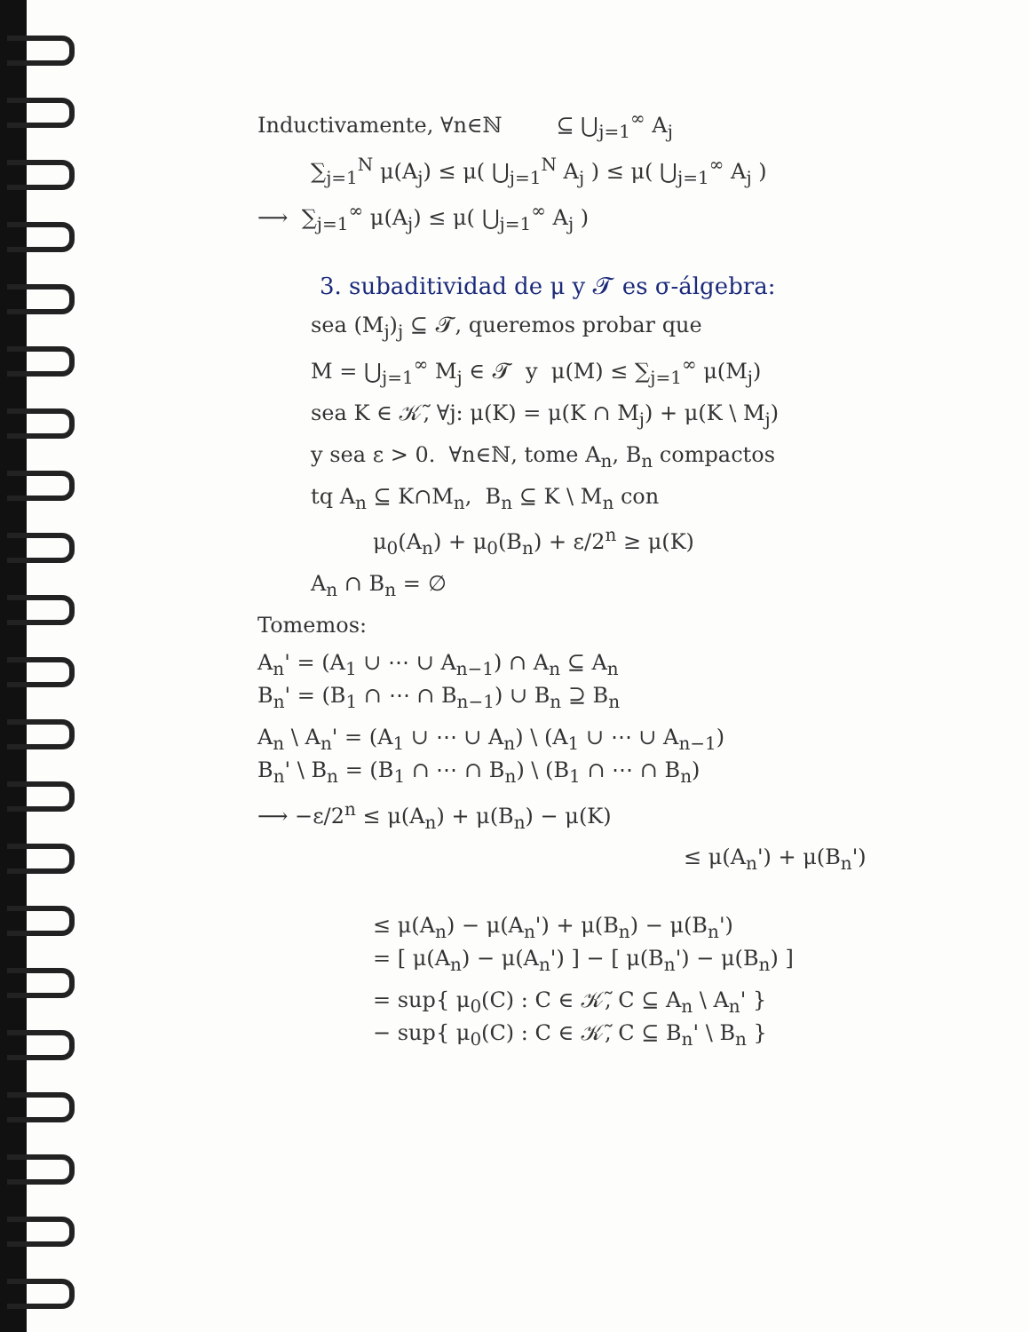Inductivamente, ∀n∈ℕ ⊆ ⋃<sub>j=1</sub><sup>∞</sup> A<sub>j</sub>
∑<sub>j=1</sub><sup>N</sup> μ(A<sub>j</sub>) ≤ μ( ⋃<sub>j=1</sub><sup>N</sup> A<sub>j</sub> ) ≤ μ( ⋃<sub>j=1</sub><sup>∞</sup> A<sub>j</sub> )
⟶ ∑<sub>j=1</sub><sup>∞</sup> μ(A<sub>j</sub>) ≤ μ( ⋃<sub>j=1</sub><sup>∞</sup> A<sub>j</sub> )
3. subaditividad de μ y 𝓣 es σ-álgebra:
sea (M<sub>j</sub>)<sub>j</sub> ⊆ 𝓣, queremos probar que
M = ⋃<sub>j=1</sub><sup>∞</sup> M<sub>j</sub> ∈ 𝓣 y μ(M) ≤ ∑<sub>j=1</sub><sup>∞</sup> μ(M<sub>j</sub>)
sea K ∈ 𝒦̃, ∀j: μ(K) = μ(K ∩ M<sub>j</sub>) + μ(K \ M<sub>j</sub>)
y sea ε > 0. ∀n∈ℕ, tome A<sub>n</sub>, B<sub>n</sub> compactos
tq A<sub>n</sub> ⊆ K∩M<sub>n</sub>, B<sub>n</sub> ⊆ K \ M<sub>n</sub> con
μ<sub>0</sub>(A<sub>n</sub>) + μ<sub>0</sub>(B<sub>n</sub>) + ε/2<sup>n</sup> ≥ μ(K)
A<sub>n</sub> ∩ B<sub>n</sub> = ∅
Tomemos:
A<sub>n</sub>' = (A<sub>1</sub> ∪ ⋯ ∪ A<sub>n−1</sub>) ∩ A<sub>n</sub> ⊆ A<sub>n</sub>
B<sub>n</sub>' = (B<sub>1</sub> ∩ ⋯ ∩ B<sub>n−1</sub>) ∪ B<sub>n</sub> ⊇ B<sub>n</sub>
A<sub>n</sub> \ A<sub>n</sub>' = (A<sub>1</sub> ∪ ⋯ ∪ A<sub>n</sub>) \ (A<sub>1</sub> ∪ ⋯ ∪ A<sub>n−1</sub>)
B<sub>n</sub>' \ B<sub>n</sub> = (B<sub>1</sub> ∩ ⋯ ∩ B<sub>n</sub>) \ (B<sub>1</sub> ∩ ⋯ ∩ B<sub>n</sub>)
⟶ −ε/2<sup>n</sup> ≤ μ(A<sub>n</sub>) + μ(B<sub>n</sub>) − μ(K)
≤ μ(A<sub>n</sub>') + μ(B<sub>n</sub>')
≤ μ(A<sub>n</sub>) − μ(A<sub>n</sub>') + μ(B<sub>n</sub>) − μ(B<sub>n</sub>')
= [ μ(A<sub>n</sub>) − μ(A<sub>n</sub>') ] − [ μ(B<sub>n</sub>') − μ(B<sub>n</sub>) ]
= sup{ μ<sub>0</sub>(C) : C ∈ 𝒦̃, C ⊆ A<sub>n</sub> \ A<sub>n</sub>' }
− sup{ μ<sub>0</sub>(C) : C ∈ 𝒦̃, C ⊆ B<sub>n</sub>' \ B<sub>n</sub> }